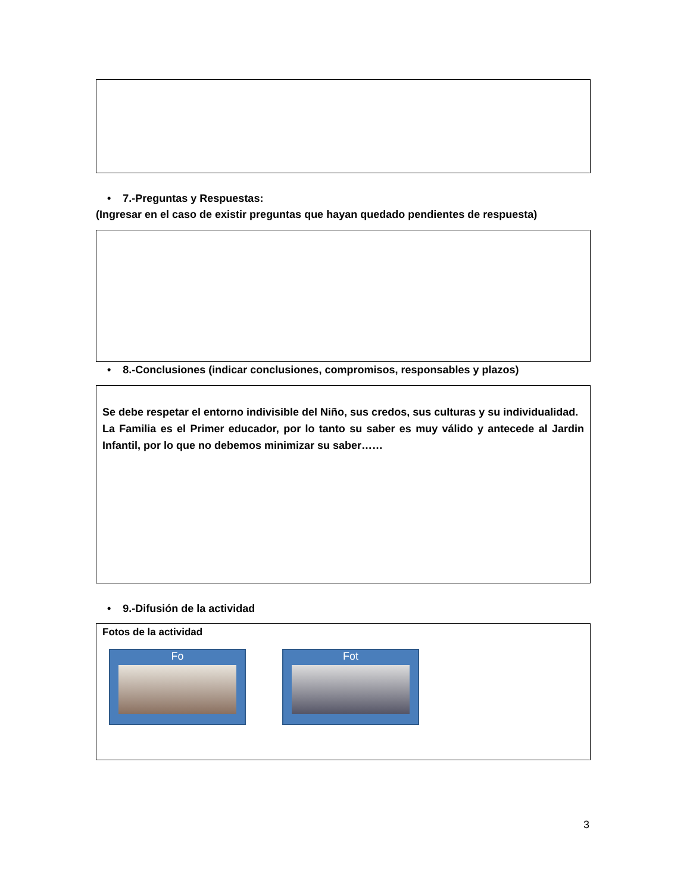• 7.-Preguntas y Respuestas:
(Ingresar en el caso de existir preguntas que hayan quedado pendientes de respuesta)
• 8.-Conclusiones (indicar conclusiones, compromisos, responsables y plazos)
Se debe respetar el entorno indivisible del Niño, sus credos, sus culturas y su individualidad.
La Familia es el Primer educador, por lo tanto su saber es muy válido y antecede al Jardin Infantil, por lo que no debemos minimizar su saber……
• 9.-Difusión de la actividad
Fotos de la actividad
Fo Fot
3